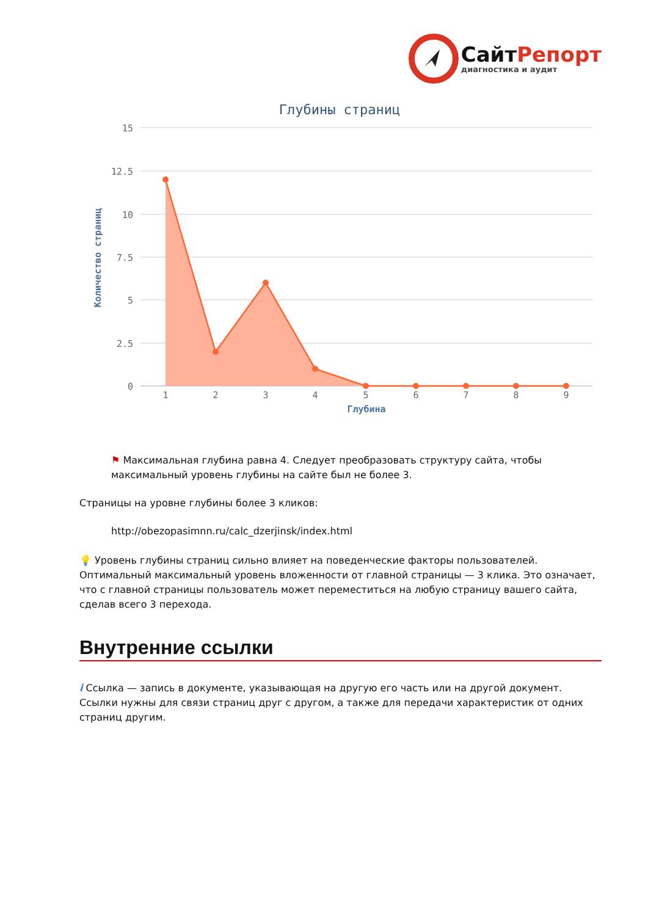Сайт Репорт
диагностика и аудит
Глубины страниц
15
12.5
10
7.5
5
2.5
0
1
2
3
4
5
6
7
8
9
Глубина
Количество страниц
⚑ Максимальная глубина равна 4. Следует преобразовать структуру сайта, чтобы максимальный уровень глубины на сайте был не более 3.
Страницы на уровне глубины более 3 кликов:
http://obezopasimnn.ru/calc_dzerjinsk/index.html
💡 Уровень глубины страниц сильно влияет на поведенческие факторы пользователей. Оптимальный максимальный уровень вложенности от главной страницы — 3 клика. Это означает, что с главной страницы пользователь может переместиться на любую страницу вашего сайта, сделав всего 3 перехода.
Внутренние ссылки
i Ссылка — запись в документе, указывающая на другую его часть или на другой документ. Ссылки нужны для связи страниц друг с другом, а также для передачи характеристик от одних страниц другим.